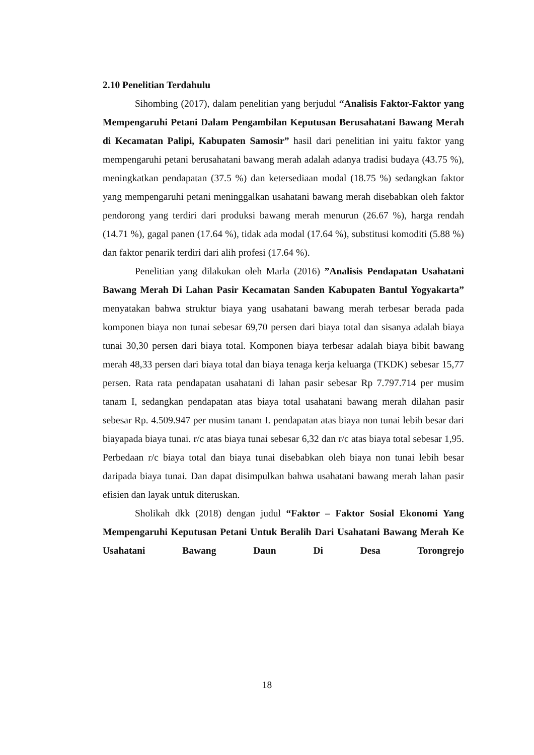2.10 Penelitian Terdahulu
Sihombing (2017), dalam penelitian yang berjudul “Analisis Faktor-Faktor yang Mempengaruhi Petani Dalam Pengambilan Keputusan Berusahatani Bawang Merah di Kecamatan Palipi, Kabupaten Samosir” hasil dari penelitian ini yaitu faktor yang mempengaruhi petani berusahatani bawang merah adalah adanya tradisi budaya (43.75 %), meningkatkan pendapatan (37.5 %) dan ketersediaan modal (18.75 %) sedangkan faktor yang mempengaruhi petani meninggalkan usahatani bawang merah disebabkan oleh faktor pendorong yang terdiri dari produksi bawang merah menurun (26.67 %), harga rendah (14.71 %), gagal panen (17.64 %), tidak ada modal (17.64 %), substitusi komoditi (5.88 %) dan faktor penarik terdiri dari alih profesi (17.64 %).
Penelitian yang dilakukan oleh Marla (2016) ”Analisis Pendapatan Usahatani Bawang Merah Di Lahan Pasir Kecamatan Sanden Kabupaten Bantul Yogyakarta” menyatakan bahwa struktur biaya yang usahatani bawang merah terbesar berada pada komponen biaya non tunai sebesar 69,70 persen dari biaya total dan sisanya adalah biaya tunai 30,30 persen dari biaya total. Komponen biaya terbesar adalah biaya bibit bawang merah 48,33 persen dari biaya total dan biaya tenaga kerja keluarga (TKDK) sebesar 15,77 persen. Rata rata pendapatan usahatani di lahan pasir sebesar Rp 7.797.714 per musim tanam I, sedangkan pendapatan atas biaya total usahatani bawang merah dilahan pasir sebesar Rp. 4.509.947 per musim tanam I. pendapatan atas biaya non tunai lebih besar dari biayapada biaya tunai. r/c atas biaya tunai sebesar 6,32 dan r/c atas biaya total sebesar 1,95. Perbedaan r/c biaya total dan biaya tunai disebabkan oleh biaya non tunai lebih besar daripada biaya tunai. Dan dapat disimpulkan bahwa usahatani bawang merah lahan pasir efisien dan layak untuk diteruskan.
Sholikah dkk (2018) dengan judul “Faktor – Faktor Sosial Ekonomi Yang Mempengaruhi Keputusan Petani Untuk Beralih Dari Usahatani Bawang Merah Ke Usahatani Bawang Daun Di Desa Torongrejo
18